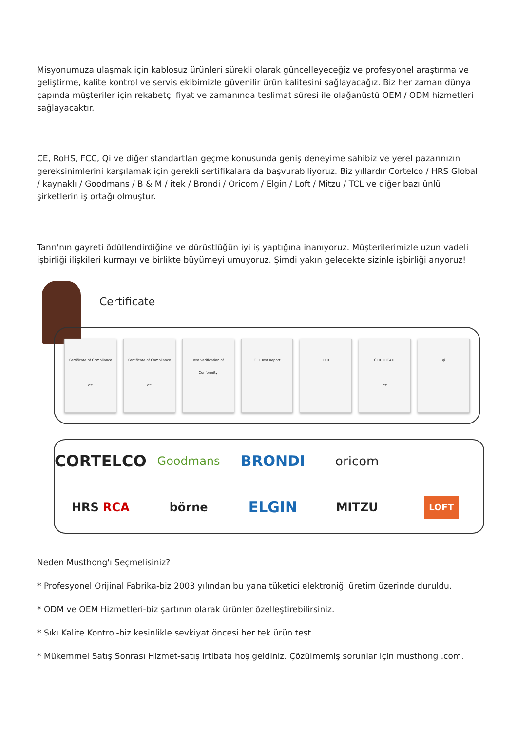Misyonumuza ulaşmak için kablosuz ürünleri sürekli olarak güncelleyeceğiz ve profesyonel araştırma ve geliştirme, kalite kontrol ve servis ekibimizle güvenilir ürün kalitesini sağlayacağız. Biz her zaman dünya çapında müşteriler için rekabetçi fiyat ve zamanında teslimat süresi ile olağanüstü OEM / ODM hizmetleri sağlayacaktır.
CE, RoHS, FCC, Qi ve diğer standartları geçme konusunda geniş deneyime sahibiz ve yerel pazarınızın gereksinimlerini karşılamak için gerekli sertifikalara da başvurabiliyoruz. Biz yıllardır Cortelco / HRS Global / kaynaklı / Goodmans / B & M / itek / Brondi / Oricom / Elgin / Loft / Mitzu / TCL ve diğer bazı ünlü şirketlerin iş ortağı olmuştur.
Tanrı'nın gayreti ödüllendirdiğine ve dürüstlüğün iyi iş yaptığına inanıyoruz. Müşterilerimizle uzun vadeli işbirliği ilişkileri kurmayı ve birlikte büyümeyi umuyoruz. Şimdi yakın gelecekte sizinle işbirliği arıyoruz!
Certificate
Certificate of Compliance
CE
Certificate of Compliance
CE
Test Verification of Conformity
CTT Test Report TCB CERTIFICATE
CE
qi
CORTELCO Goodmans BRONDI oricom HRS RCA börne ELGIN MITZU LOFT
Neden Musthong'ı Seçmelisiniz?
* Profesyonel Orijinal Fabrika-biz 2003 yılından bu yana tüketici elektroniği üretim üzerinde duruldu.
* ODM ve OEM Hizmetleri-biz şartının olarak ürünler özelleştirebilirsiniz.
* Sıkı Kalite Kontrol-biz kesinlikle sevkiyat öncesi her tek ürün test.
* Mükemmel Satış Sonrası Hizmet-satış irtibata hoş geldiniz. Çözülmemiş sorunlar için musthong .com.